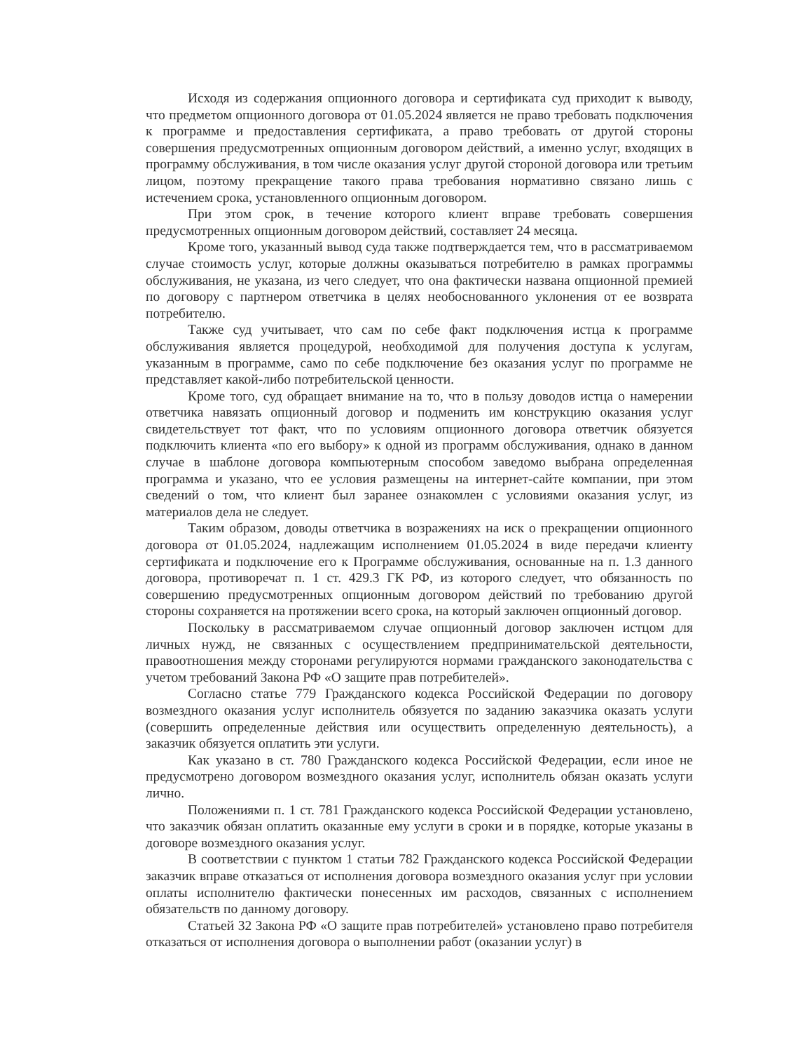Исходя из содержания опционного договора и сертификата суд приходит к выводу, что предметом опционного договора от 01.05.2024 является не право требовать подключения к программе и предоставления сертификата, а право требовать от другой стороны совершения предусмотренных опционным договором действий, а именно услуг, входящих в программу обслуживания, в том числе оказания услуг другой стороной договора или третьим лицом, поэтому прекращение такого права требования нормативно связано лишь с истечением срока, установленного опционным договором.
При этом срок, в течение которого клиент вправе требовать совершения предусмотренных опционным договором действий, составляет 24 месяца.
Кроме того, указанный вывод суда также подтверждается тем, что в рассматриваемом случае стоимость услуг, которые должны оказываться потребителю в рамках программы обслуживания, не указана, из чего следует, что она фактически названа опционной премией по договору с партнером ответчика в целях необоснованного уклонения от ее возврата потребителю.
Также суд учитывает, что сам по себе факт подключения истца к программе обслуживания является процедурой, необходимой для получения доступа к услугам, указанным в программе, само по себе подключение без оказания услуг по программе не представляет какой-либо потребительской ценности.
Кроме того, суд обращает внимание на то, что в пользу доводов истца о намерении ответчика навязать опционный договор и подменить им конструкцию оказания услуг свидетельствует тот факт, что по условиям опционного договора ответчик обязуется подключить клиента «по его выбору» к одной из программ обслуживания, однако в данном случае в шаблоне договора компьютерным способом заведомо выбрана определенная программа и указано, что ее условия размещены на интернет-сайте компании, при этом сведений о том, что клиент был заранее ознакомлен с условиями оказания услуг, из материалов дела не следует.
Таким образом, доводы ответчика в возражениях на иск о прекращении опционного договора от 01.05.2024, надлежащим исполнением 01.05.2024 в виде передачи клиенту сертификата и подключение его к Программе обслуживания, основанные на п. 1.3 данного договора, противоречат п. 1 ст. 429.3 ГК РФ, из которого следует, что обязанность по совершению предусмотренных опционным договором действий по требованию другой стороны сохраняется на протяжении всего срока, на который заключен опционный договор.
Поскольку в рассматриваемом случае опционный договор заключен истцом для личных нужд, не связанных с осуществлением предпринимательской деятельности, правоотношения между сторонами регулируются нормами гражданского законодательства с учетом требований Закона РФ «О защите прав потребителей».
Согласно статье 779 Гражданского кодекса Российской Федерации по договору возмездного оказания услуг исполнитель обязуется по заданию заказчика оказать услуги (совершить определенные действия или осуществить определенную деятельность), а заказчик обязуется оплатить эти услуги.
Как указано в ст. 780 Гражданского кодекса Российской Федерации, если иное не предусмотрено договором возмездного оказания услуг, исполнитель обязан оказать услуги лично.
Положениями п. 1 ст. 781 Гражданского кодекса Российской Федерации установлено, что заказчик обязан оплатить оказанные ему услуги в сроки и в порядке, которые указаны в договоре возмездного оказания услуг.
В соответствии с пунктом 1 статьи 782 Гражданского кодекса Российской Федерации заказчик вправе отказаться от исполнения договора возмездного оказания услуг при условии оплаты исполнителю фактически понесенных им расходов, связанных с исполнением обязательств по данному договору.
Статьей 32 Закона РФ «О защите прав потребителей» установлено право потребителя отказаться от исполнения договора о выполнении работ (оказании услуг) в